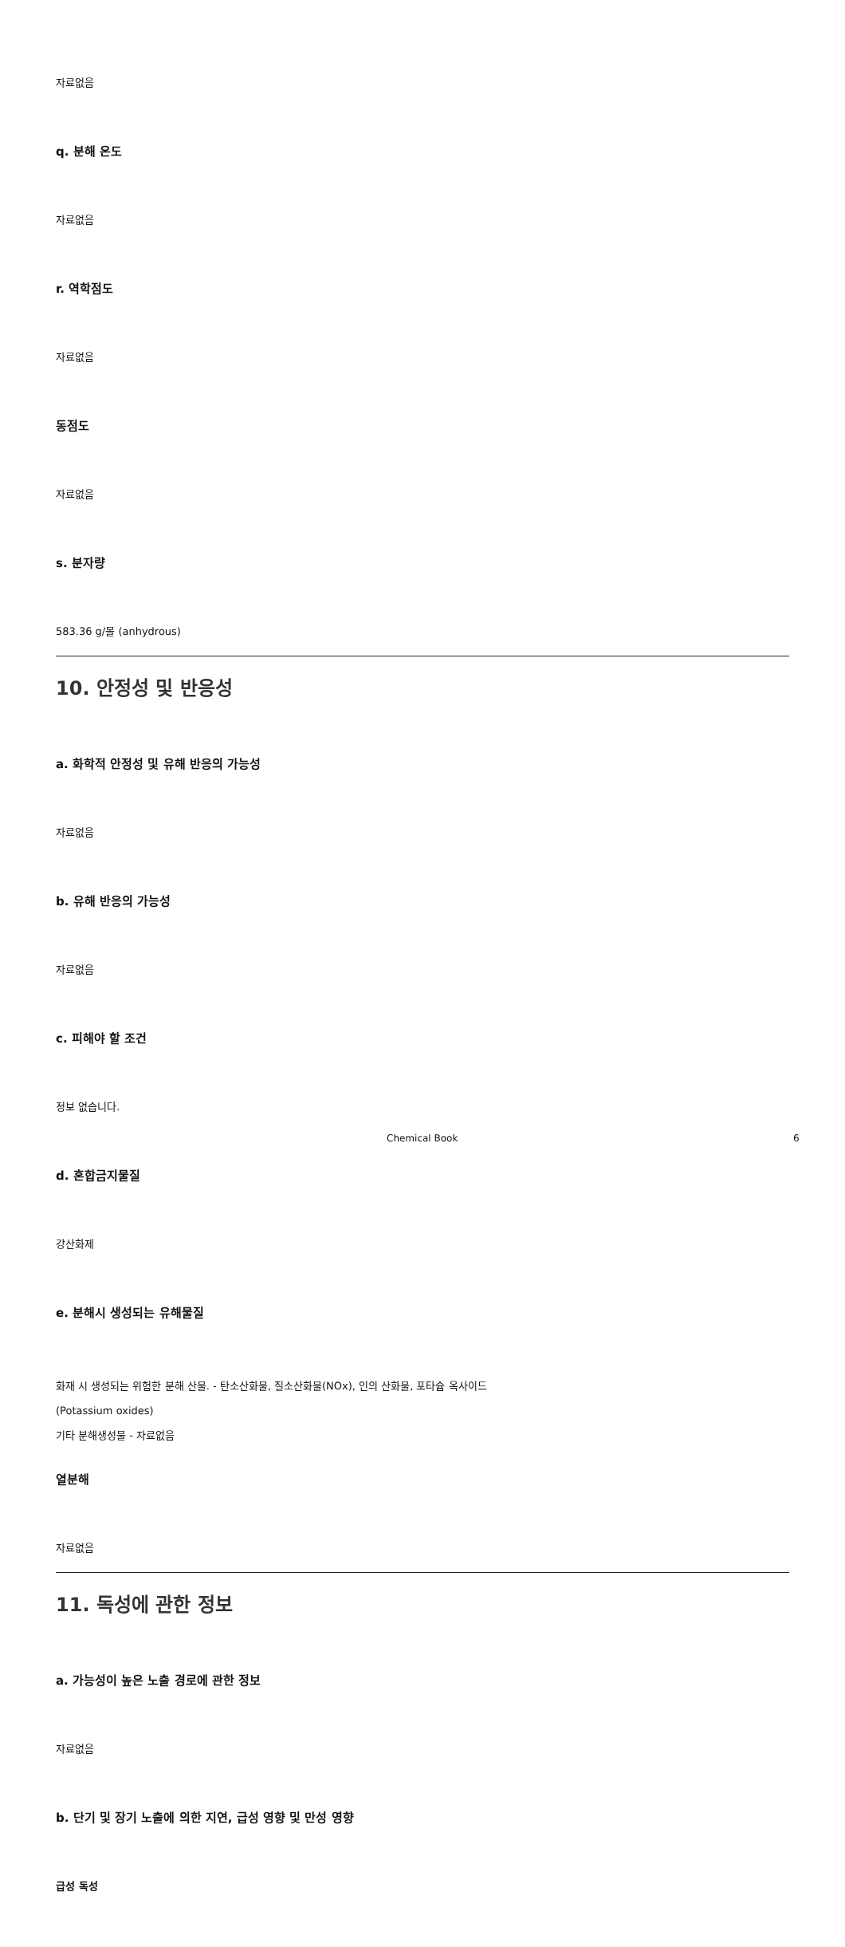자료없음
q. 분해 온도
자료없음
r. 역학점도
자료없음
동점도
자료없음
s. 분자량
583.36 g/몰 (anhydrous)
10. 안정성 및 반응성
a. 화학적 안정성 및 유해 반응의 가능성
자료없음
b. 유해 반응의 가능성
자료없음
c. 피해야 할 조건
정보 없습니다.
d. 혼합금지물질
강산화제
e. 분해시 생성되는 유해물질
화재 시 생성되는 위험한 분해 산물. - 탄소산화물, 질소산화물(NOx), 인의 산화물, 포타슘 옥사이드
(Potassium oxides)
기타 분해생성물 - 자료없음
열분해
자료없음
11. 독성에 관한 정보
a. 가능성이 높은 노출 경로에 관한 정보
자료없음
b. 단기 및 장기 노출에 의한 지연, 급성 영향 및 만성 영향
급성 독성
Chemical Book 6